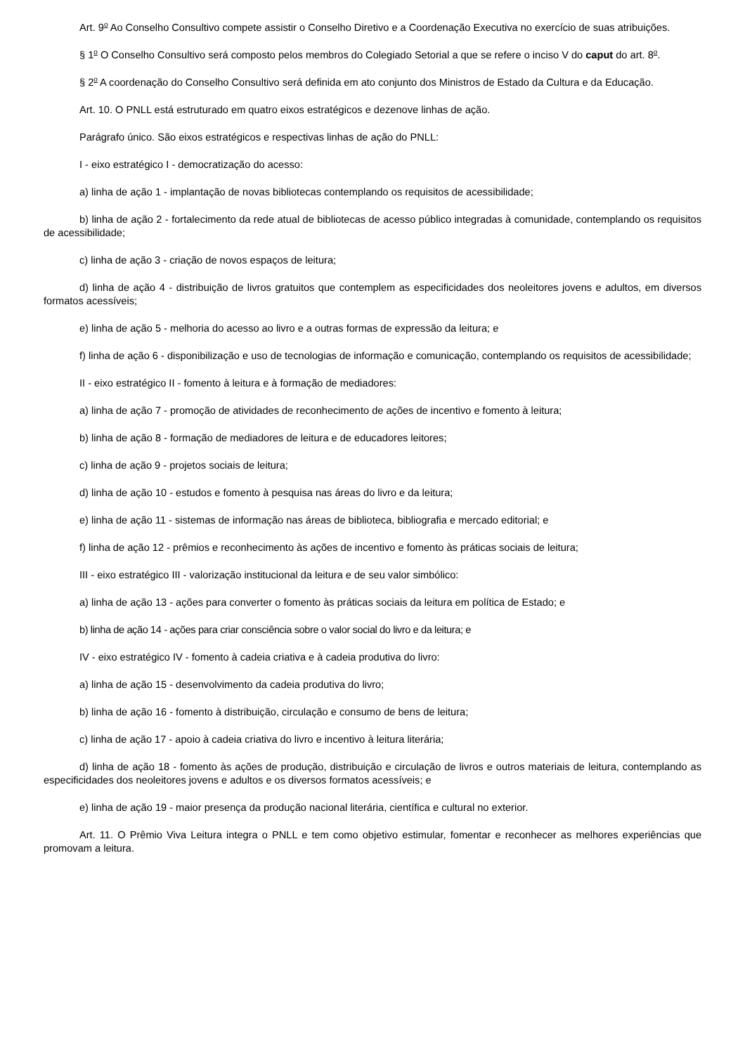Art. 9<sup>o</sup> Ao Conselho Consultivo compete assistir o Conselho Diretivo e a Coordenação Executiva no exercício de suas atribuições.
§ 1<sup>o</sup> O Conselho Consultivo será composto pelos membros do Colegiado Setorial a que se refere o inciso V do caput do art. 8<sup>o</sup>.
§ 2<sup>o</sup> A coordenação do Conselho Consultivo será definida em ato conjunto dos Ministros de Estado da Cultura e da Educação.
Art. 10. O PNLL está estruturado em quatro eixos estratégicos e dezenove linhas de ação.
Parágrafo único. São eixos estratégicos e respectivas linhas de ação do PNLL:
I - eixo estratégico I - democratização do acesso:
a) linha de ação 1 - implantação de novas bibliotecas contemplando os requisitos de acessibilidade;
b) linha de ação 2 - fortalecimento da rede atual de bibliotecas de acesso público integradas à comunidade, contemplando os requisitos de acessibilidade;
c) linha de ação 3 - criação de novos espaços de leitura;
d) linha de ação 4 - distribuição de livros gratuitos que contemplem as especificidades dos neoleitores jovens e adultos, em diversos formatos acessíveis;
e) linha de ação 5 - melhoria do acesso ao livro e a outras formas de expressão da leitura; e
f) linha de ação 6 - disponibilização e uso de tecnologias de informação e comunicação, contemplando os requisitos de acessibilidade;
II - eixo estratégico II - fomento à leitura e à formação de mediadores:
a) linha de ação 7 - promoção de atividades de reconhecimento de ações de incentivo e fomento à leitura;
b) linha de ação 8 - formação de mediadores de leitura e de educadores leitores;
c) linha de ação 9 - projetos sociais de leitura;
d) linha de ação 10 - estudos e fomento à pesquisa nas áreas do livro e da leitura;
e) linha de ação 11 - sistemas de informação nas áreas de biblioteca, bibliografia e mercado editorial; e
f) linha de ação 12 - prêmios e reconhecimento às ações de incentivo e fomento às práticas sociais de leitura;
III - eixo estratégico III - valorização institucional da leitura e de seu valor simbólico:
a) linha de ação 13 - ações para converter o fomento às práticas sociais da leitura em política de Estado; e
b) linha de ação 14 - ações para criar consciência sobre o valor social do livro e da leitura; e
IV - eixo estratégico IV - fomento à cadeia criativa e à cadeia produtiva do livro:
a) linha de ação 15 - desenvolvimento da cadeia produtiva do livro;
b) linha de ação 16 - fomento à distribuição, circulação e consumo de bens de leitura;
c) linha de ação 17 - apoio à cadeia criativa do livro e incentivo à leitura literária;
d) linha de ação 18 - fomento às ações de produção, distribuição e circulação de livros e outros materiais de leitura, contemplando as especificidades dos neoleitores jovens e adultos e os diversos formatos acessíveis; e
e) linha de ação 19 - maior presença da produção nacional literária, científica e cultural no exterior.
Art. 11. O Prêmio Viva Leitura integra o PNLL e tem como objetivo estimular, fomentar e reconhecer as melhores experiências que promovam a leitura.